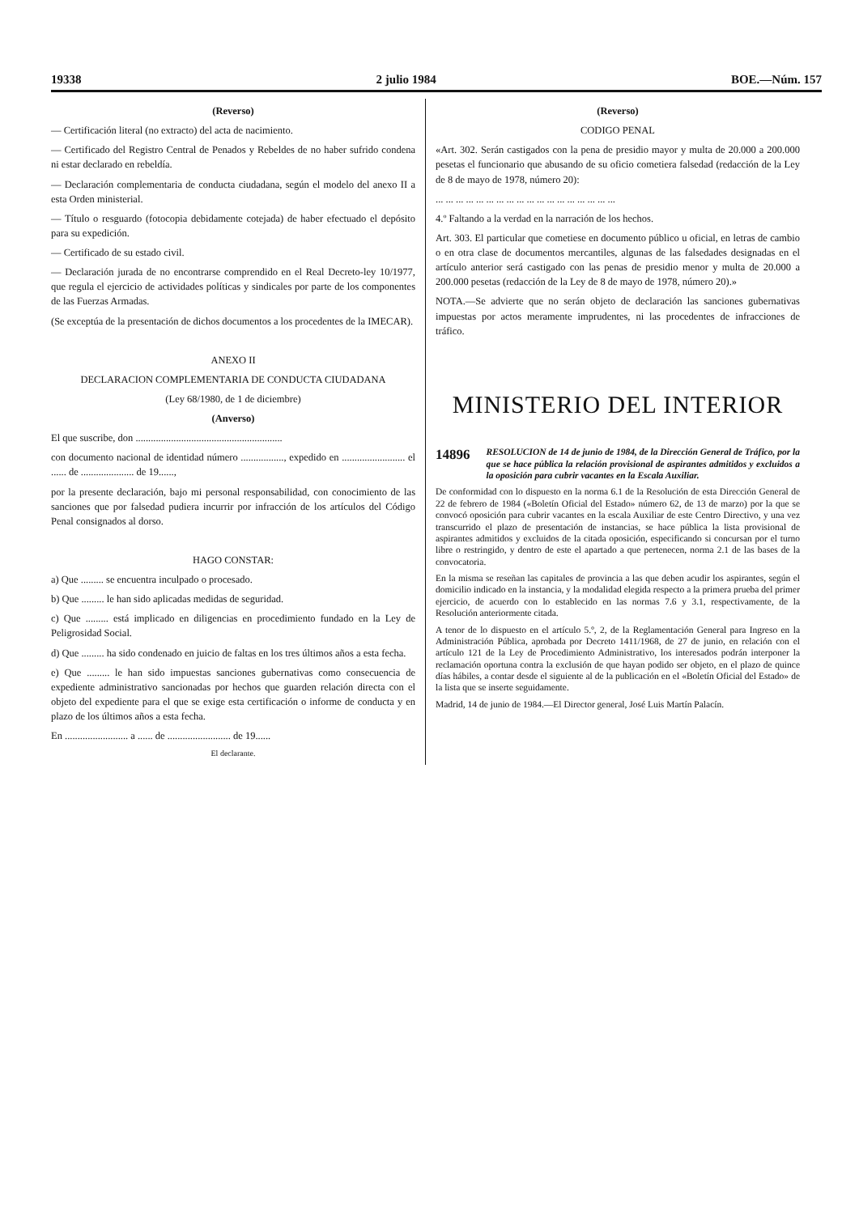19338 2 julio 1984 BOE.—Núm. 157
(Reverso)
— Certificación literal (no extracto) del acta de nacimiento.
— Certificado del Registro Central de Penados y Rebeldes de no haber sufrido condena ni estar declarado en rebeldía.
— Declaración complementaria de conducta ciudadana, según el modelo del anexo II a esta Orden ministerial.
— Título o resguardo (fotocopia debidamente cotejada) de haber efectuado el depósito para su expedición.
— Certificado de su estado civil.
— Declaración jurada de no encontrarse comprendido en el Real Decreto-ley 10/1977, que regula el ejercicio de actividades políticas y sindicales por parte de los componentes de las Fuerzas Armadas.
(Se exceptúa de la presentación de dichos documentos a los procedentes de la IMECAR).
ANEXO II
DECLARACION COMPLEMENTARIA DE CONDUCTA CIUDADANA
(Ley 68/1980, de 1 de diciembre)
(Anverso)
El que suscribe, don ..........................................................
con documento nacional de identidad número ................., expedido en ......................... el ...... de ..................... de 19......,
por la presente declaración, bajo mi personal responsabilidad, con conocimiento de las sanciones que por falsedad pudiera incurrir por infracción de los artículos del Código Penal consignados al dorso.
HAGO CONSTAR:
a) Que ......... se encuentra inculpado o procesado.
b) Que ......... le han sido aplicadas medidas de seguridad.
c) Que ......... está implicado en diligencias en procedimiento fundado en la Ley de Peligrosidad Social.
d) Que ......... ha sido condenado en juicio de faltas en los tres últimos años a esta fecha.
e) Que ......... le han sido impuestas sanciones gubernativas como consecuencia de expediente administrativo sancionadas por hechos que guarden relación directa con el objeto del expediente para el que se exige esta certificación o informe de conducta y en plazo de los últimos años a esta fecha.
En ......................... a ...... de ......................... de 19......
El declarante.
(Reverso)
CODIGO PENAL
«Art. 302. Serán castigados con la pena de presidio mayor y multa de 20.000 a 200.000 pesetas el funcionario que abusando de su oficio cometiera falsedad (redacción de la Ley de 8 de mayo de 1978, número 20):
... ... ... ... ... ... ... ... ... ... ... ... ... ... ... ... ... ...
4.º Faltando a la verdad en la narración de los hechos.
Art. 303. El particular que cometiese en documento público u oficial, en letras de cambio o en otra clase de documentos mercantiles, algunas de las falsedades designadas en el artículo anterior será castigado con las penas de presidio menor y multa de 20.000 a 200.000 pesetas (redacción de la Ley de 8 de mayo de 1978, número 20).»
NOTA.—Se advierte que no serán objeto de declaración las sanciones gubernativas impuestas por actos meramente imprudentes, ni las procedentes de infracciones de tráfico.
MINISTERIO DEL INTERIOR
14896 RESOLUCION de 14 de junio de 1984, de la Dirección General de Tráfico, por la que se hace pública la relación provisional de aspirantes admitidos y excluidos a la oposición para cubrir vacantes en la Escala Auxiliar.
De conformidad con lo dispuesto en la norma 6.1 de la Resolución de esta Dirección General de 22 de febrero de 1984 («Boletín Oficial del Estado» número 62, de 13 de marzo) por la que se convocó oposición para cubrir vacantes en la escala Auxiliar de este Centro Directivo, y una vez transcurrido el plazo de presentación de instancias, se hace pública la lista provisional de aspirantes admitidos y excluidos de la citada oposición, especificando si concursan por el turno libre o restringido, y dentro de este el apartado a que pertenecen, norma 2.1 de las bases de la convocatoria.
En la misma se reseñan las capitales de provincia a las que deben acudir los aspirantes, según el domicilio indicado en la instancia, y la modalidad elegida respecto a la primera prueba del primer ejercicio, de acuerdo con lo establecido en las normas 7.6 y 3.1, respectivamente, de la Resolución anteriormente citada.
A tenor de lo dispuesto en el artículo 5.º, 2, de la Reglamentación General para Ingreso en la Administración Pública, aprobada por Decreto 1411/1968, de 27 de junio, en relación con el artículo 121 de la Ley de Procedimiento Administrativo, los interesados podrán interponer la reclamación oportuna contra la exclusión de que hayan podido ser objeto, en el plazo de quince días hábiles, a contar desde el siguiente al de la publicación en el «Boletín Oficial del Estado» de la lista que se inserte seguidamente.
Madrid, 14 de junio de 1984.—El Director general, José Luis Martín Palacín.